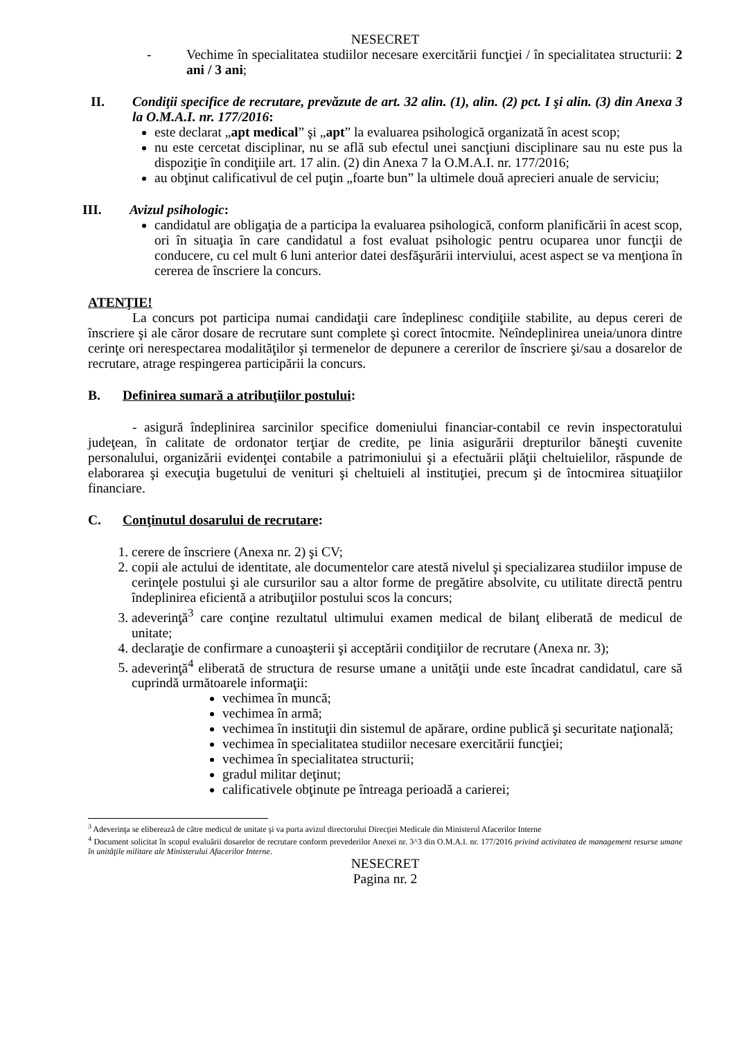NESECRET
- Vechime în specialitatea studiilor necesare exercitării funcţiei / în specialitatea structurii: 2 ani / 3 ani;
II. Condiţii specifice de recrutare, prevăzute de art. 32 alin. (1), alin. (2) pct. I şi alin. (3) din Anexa 3 la O.M.A.I. nr. 177/2016:
este declarat „apt medical” şi „apt” la evaluarea psihologică organizată în acest scop;
nu este cercetat disciplinar, nu se află sub efectul unei sancţiuni disciplinare sau nu este pus la dispoziţie în condiţiile art. 17 alin. (2) din Anexa 7 la O.M.A.I. nr. 177/2016;
au obţinut calificativul de cel puţin „foarte bun” la ultimele două aprecieri anuale de serviciu;
III. Avizul psihologic:
candidatul are obligaţia de a participa la evaluarea psihologică, conform planificării în acest scop, ori în situaţia în care candidatul a fost evaluat psihologic pentru ocuparea unor funcţii de conducere, cu cel mult 6 luni anterior datei desfăşurării interviului, acest aspect se va menţiona în cererea de înscriere la concurs.
ATENŢIE!
La concurs pot participa numai candidaţii care îndeplinesc condiţiile stabilite, au depus cereri de înscriere şi ale căror dosare de recrutare sunt complete şi corect întocmite. Neîndeplinirea uneia/unora dintre cerinţe ori nerespectarea modalităţilor şi termenelor de depunere a cererilor de înscriere şi/sau a dosarelor de recrutare, atrage respingerea participării la concurs.
B. Definirea sumară a atribuţiilor postului:
- asigură îndeplinirea sarcinilor specifice domeniului financiar-contabil ce revin inspectoratului judeţean, în calitate de ordonator terţiar de credite, pe linia asigurării drepturilor băneşti cuvenite personalului, organizării evidenţei contabile a patrimoniului şi a efectuării plăţii cheltuielilor, răspunde de elaborarea şi execuţia bugetului de venituri şi cheltuieli al instituţiei, precum şi de întocmirea situaţiilor financiare.
C. Conţinutul dosarului de recrutare:
1. cerere de înscriere (Anexa nr. 2) şi CV;
2. copii ale actului de identitate, ale documentelor care atestă nivelul şi specializarea studiilor impuse de cerinţele postului şi ale cursurilor sau a altor forme de pregătire absolvite, cu utilitate directă pentru îndeplinirea eficientă a atribuţiilor postului scos la concurs;
3. adeverinţă<sup>3</sup> care conţine rezultatul ultimului examen medical de bilanţ eliberată de medicul de unitate;
4. declaraţie de confirmare a cunoaşterii şi acceptării condiţiilor de recrutare (Anexa nr. 3);
5. adeverinţă<sup>4</sup> eliberată de structura de resurse umane a unităţii unde este încadrat candidatul, care să cuprindă următoarele informaţii:
vechimea în muncă;
vechimea în armă;
vechimea în instituţii din sistemul de apărare, ordine publică şi securitate naţională;
vechimea în specialitatea studiilor necesare exercitării funcţiei;
vechimea în specialitatea structurii;
gradul militar deţinut;
calificativele obţinute pe întreaga perioadă a carierei;
<sup>3</sup> Adeverinţa se eliberează de către medicul de unitate şi va purta avizul directorului Direcţiei Medicale din Ministerul Afacerilor Interne
<sup>4</sup> Document solicitat în scopul evaluării dosarelor de recrutare conform prevederilor Anexei nr. 3^3 din O.M.A.I. nr. 177/2016 privind activitatea de management resurse umane în unităţile militare ale Ministerului Afacerilor Interne.
NESECRET
Pagina nr. 2